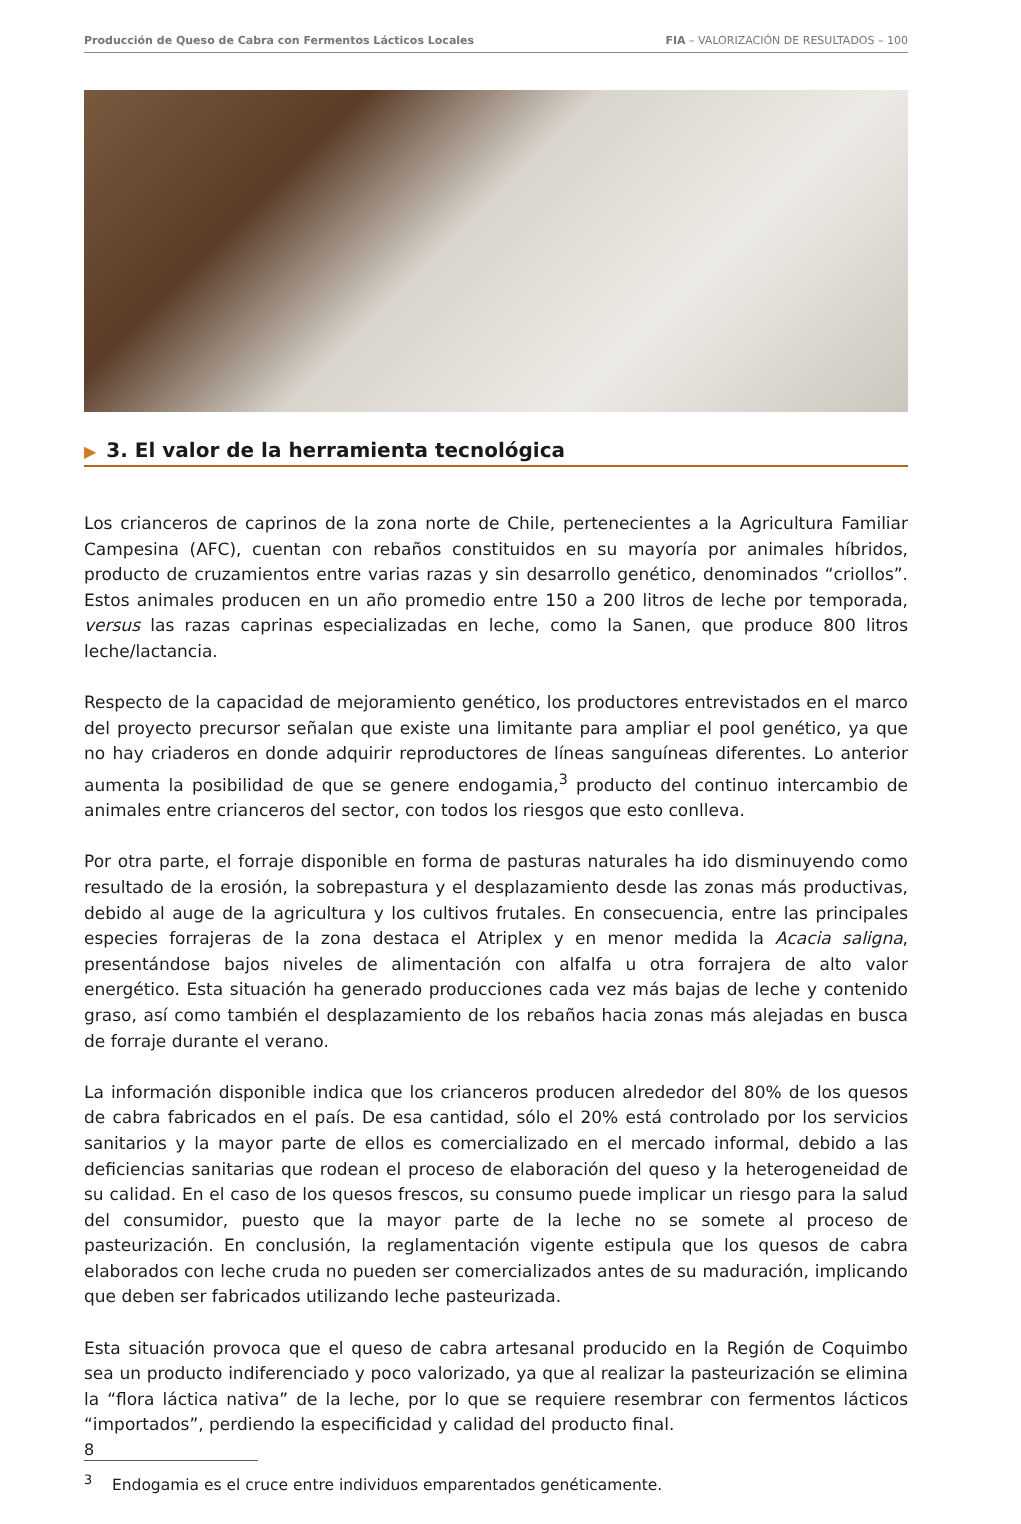Producción de Queso de Cabra con Fermentos Lácticos Locales FIA – VALORIZACIÓN DE RESULTADOS – 100
▶ 3. El valor de la herramienta tecnológica
Los crianceros de caprinos de la zona norte de Chile, pertenecientes a la Agricultura Familiar Campesina (AFC), cuentan con rebaños constituidos en su mayoría por animales híbridos, producto de cruzamientos entre varias razas y sin desarrollo genético, denominados “criollos”. Estos animales producen en un año promedio entre 150 a 200 litros de leche por temporada, versus las razas caprinas especializadas en leche, como la Sanen, que produce 800 litros leche/lactancia.
Respecto de la capacidad de mejoramiento genético, los productores entrevistados en el marco del proyecto precursor señalan que existe una limitante para ampliar el pool genético, ya que no hay criaderos en donde adquirir reproductores de líneas sanguíneas diferentes. Lo anterior aumenta la posibilidad de que se genere endogamia,<sup>3</sup> producto del continuo intercambio de animales entre crianceros del sector, con todos los riesgos que esto conlleva.
Por otra parte, el forraje disponible en forma de pasturas naturales ha ido disminuyendo como resultado de la erosión, la sobrepastura y el desplazamiento desde las zonas más productivas, debido al auge de la agricultura y los cultivos frutales. En consecuencia, entre las principales especies forrajeras de la zona destaca el Atriplex y en menor medida la Acacia saligna, presentándose bajos niveles de alimentación con alfalfa u otra forrajera de alto valor energético. Esta situación ha generado producciones cada vez más bajas de leche y contenido graso, así como también el desplazamiento de los rebaños hacia zonas más alejadas en busca de forraje durante el verano.
La información disponible indica que los crianceros producen alrededor del 80% de los quesos de cabra fabricados en el país. De esa cantidad, sólo el 20% está controlado por los servicios sanitarios y la mayor parte de ellos es comercializado en el mercado informal, debido a las deficiencias sanitarias que rodean el proceso de elaboración del queso y la heterogeneidad de su calidad. En el caso de los quesos frescos, su consumo puede implicar un riesgo para la salud del consumidor, puesto que la mayor parte de la leche no se somete al proceso de pasteurización. En conclusión, la reglamentación vigente estipula que los quesos de cabra elaborados con leche cruda no pueden ser comercializados antes de su maduración, implicando que deben ser fabricados utilizando leche pasteurizada.
Esta situación provoca que el queso de cabra artesanal producido en la Región de Coquimbo sea un producto indiferenciado y poco valorizado, ya que al realizar la pasteurización se elimina la “flora láctica nativa” de la leche, por lo que se requiere resembrar con fermentos lácticos “importados”, perdiendo la especificidad y calidad del producto final.
<sup>3</sup> Endogamia es el cruce entre individuos emparentados genéticamente.
8